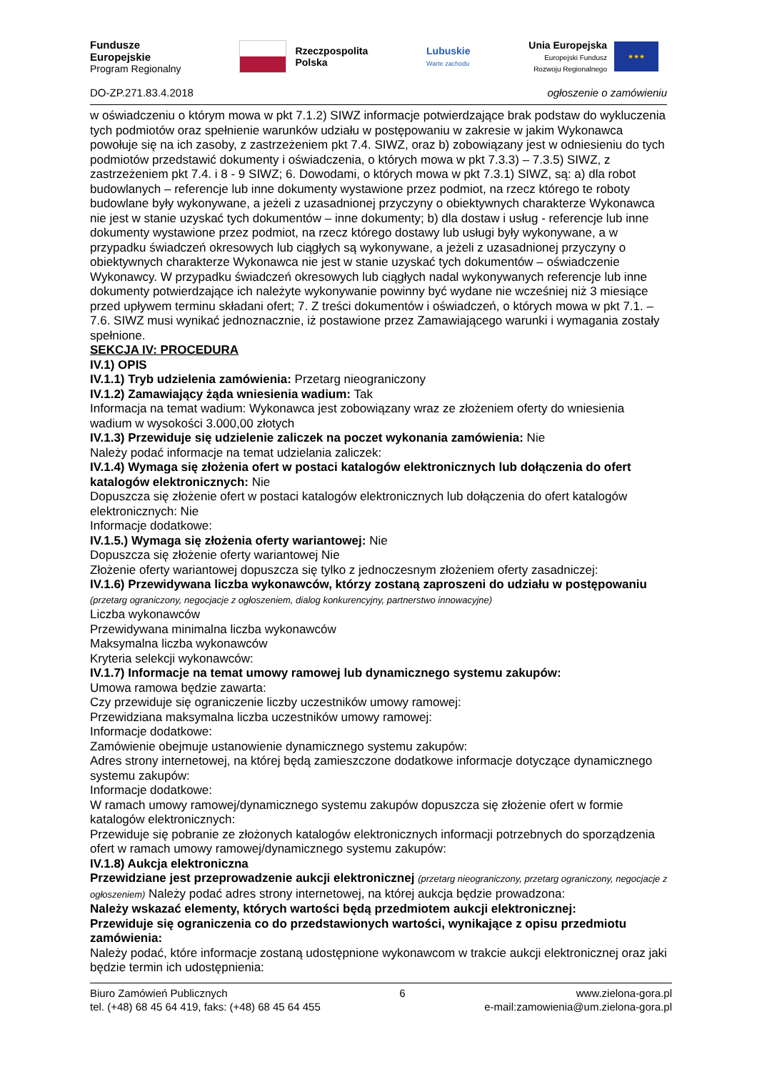Fundusze
Europejskie
Program Regionalny
Rzeczpospolita
Polska
Lubuskie
Warte zachodu
Unia Europejska
Europejski Fundusz
Rozwoju Regionalnego
★★★
DO-ZP.271.83.4.2018 ogłoszenie o zamówieniu
w oświadczeniu o którym mowa w pkt 7.1.2) SIWZ informacje potwierdzające brak podstaw do wykluczenia tych podmiotów oraz spełnienie warunków udziału w postępowaniu w zakresie w jakim Wykonawca powołuje się na ich zasoby, z zastrzeżeniem pkt 7.4. SIWZ, oraz b) zobowiązany jest w odniesieniu do tych podmiotów przedstawić dokumenty i oświadczenia, o których mowa w pkt 7.3.3) – 7.3.5) SIWZ, z zastrzeżeniem pkt 7.4. i 8 - 9 SIWZ; 6. Dowodami, o których mowa w pkt 7.3.1) SIWZ, są: a) dla robot budowlanych – referencje lub inne dokumenty wystawione przez podmiot, na rzecz którego te roboty budowlane były wykonywane, a jeżeli z uzasadnionej przyczyny o obiektywnych charakterze Wykonawca nie jest w stanie uzyskać tych dokumentów – inne dokumenty; b) dla dostaw i usług - referencje lub inne dokumenty wystawione przez podmiot, na rzecz którego dostawy lub usługi były wykonywane, a w przypadku świadczeń okresowych lub ciągłych są wykonywane, a jeżeli z uzasadnionej przyczyny o obiektywnych charakterze Wykonawca nie jest w stanie uzyskać tych dokumentów – oświadczenie Wykonawcy. W przypadku świadczeń okresowych lub ciągłych nadal wykonywanych referencje lub inne dokumenty potwierdzające ich należyte wykonywanie powinny być wydane nie wcześniej niż 3 miesiące przed upływem terminu składani ofert; 7. Z treści dokumentów i oświadczeń, o których mowa w pkt 7.1. – 7.6. SIWZ musi wynikać jednoznacznie, iż postawione przez Zamawiającego warunki i wymagania zostały spełnione.
SEKCJA IV: PROCEDURA
IV.1) OPIS
IV.1.1) Tryb udzielenia zamówienia: Przetarg nieograniczony
IV.1.2) Zamawiający żąda wniesienia wadium: Tak
Informacja na temat wadium: Wykonawca jest zobowiązany wraz ze złożeniem oferty do wniesienia wadium w wysokości 3.000,00 złotych
IV.1.3) Przewiduje się udzielenie zaliczek na poczet wykonania zamówienia: Nie
Należy podać informacje na temat udzielania zaliczek:
IV.1.4) Wymaga się złożenia ofert w postaci katalogów elektronicznych lub dołączenia do ofert katalogów elektronicznych: Nie
Dopuszcza się złożenie ofert w postaci katalogów elektronicznych lub dołączenia do ofert katalogów elektronicznych: Nie
Informacje dodatkowe:
IV.1.5.) Wymaga się złożenia oferty wariantowej: Nie
Dopuszcza się złożenie oferty wariantowej Nie
Złożenie oferty wariantowej dopuszcza się tylko z jednoczesnym złożeniem oferty zasadniczej:
IV.1.6) Przewidywana liczba wykonawców, którzy zostaną zaproszeni do udziału w postępowaniu (przetarg ograniczony, negocjacje z ogłoszeniem, dialog konkurencyjny, partnerstwo innowacyjne)
Liczba wykonawców
Przewidywana minimalna liczba wykonawców
Maksymalna liczba wykonawców
Kryteria selekcji wykonawców:
IV.1.7) Informacje na temat umowy ramowej lub dynamicznego systemu zakupów:
Umowa ramowa będzie zawarta:
Czy przewiduje się ograniczenie liczby uczestników umowy ramowej:
Przewidziana maksymalna liczba uczestników umowy ramowej:
Informacje dodatkowe:
Zamówienie obejmuje ustanowienie dynamicznego systemu zakupów:
Adres strony internetowej, na której będą zamieszczone dodatkowe informacje dotyczące dynamicznego systemu zakupów:
Informacje dodatkowe:
W ramach umowy ramowej/dynamicznego systemu zakupów dopuszcza się złożenie ofert w formie katalogów elektronicznych:
Przewiduje się pobranie ze złożonych katalogów elektronicznych informacji potrzebnych do sporządzenia ofert w ramach umowy ramowej/dynamicznego systemu zakupów:
IV.1.8) Aukcja elektroniczna
Przewidziane jest przeprowadzenie aukcji elektronicznej (przetarg nieograniczony, przetarg ograniczony, negocjacje z ogłoszeniem) Należy podać adres strony internetowej, na której aukcja będzie prowadzona:
Należy wskazać elementy, których wartości będą przedmiotem aukcji elektronicznej:
Przewiduje się ograniczenia co do przedstawionych wartości, wynikające z opisu przedmiotu zamówienia:
Należy podać, które informacje zostaną udostępnione wykonawcom w trakcie aukcji elektronicznej oraz jaki będzie termin ich udostępnienia:
Biuro Zamówień Publicznych
tel. (+48) 68 45 64 419, faks: (+48) 68 45 64 455
6 www.zielona-gora.pl
e-mail:zamowienia@um.zielona-gora.pl